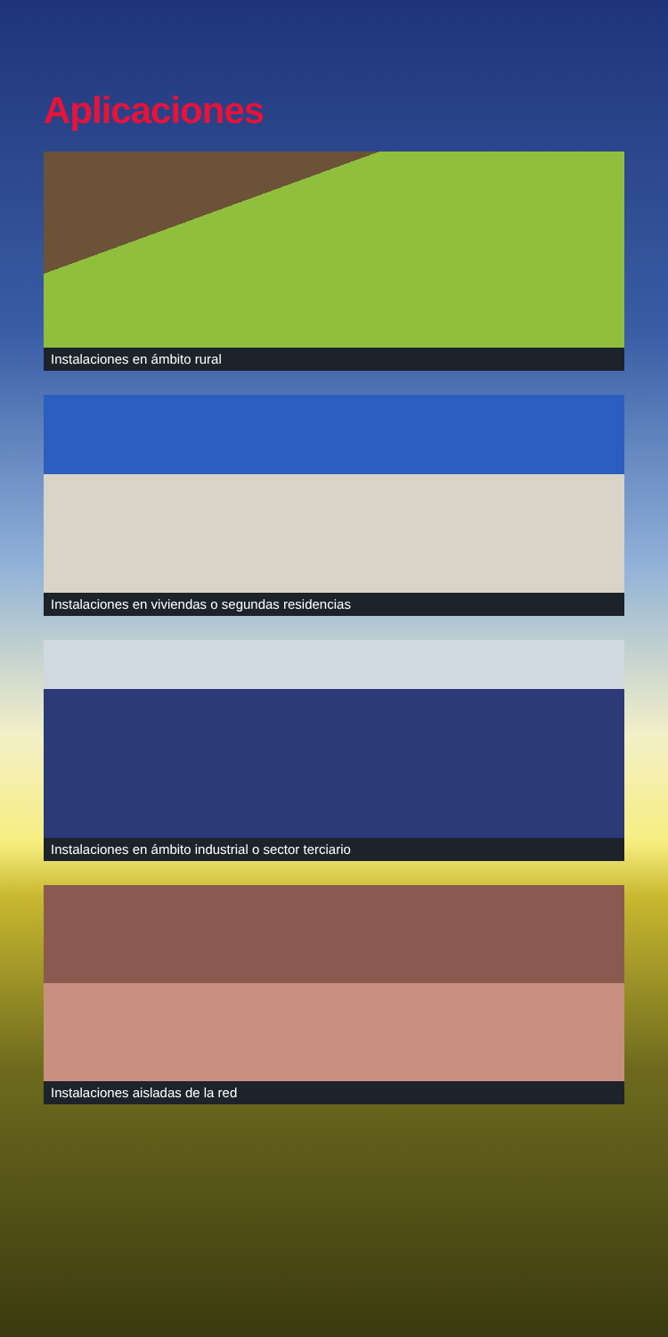Aplicaciones
Instalaciones en ámbito rural
Instalaciones en viviendas o segundas residencias
Instalaciones en ámbito industrial o sector terciario
Instalaciones aisladas de la red